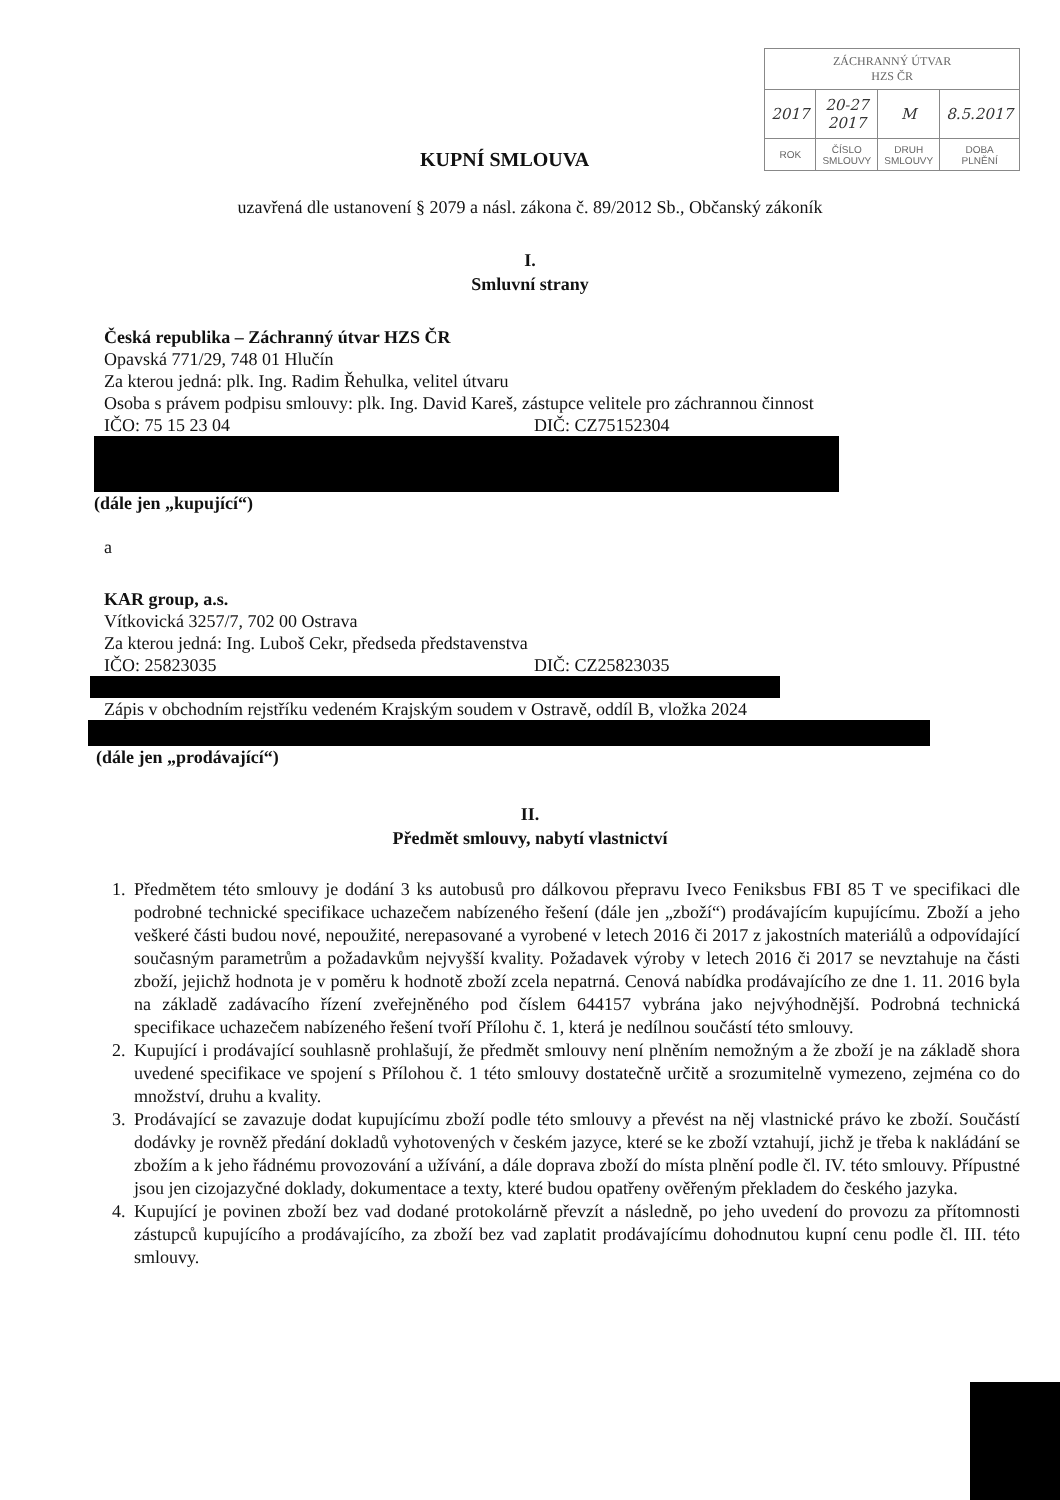KUPNÍ SMLOUVA
| ZÁCHRANNÝ ÚTVAR HZS ČR | | | |
| 2017 | 20-27 2017 | M | 8.5.2017 |
| ROK | ČÍSLO SMLOUVY | DRUH SMLOUVY | DOBA PLNĚNÍ |
uzavřená dle ustanovení § 2079 a násl. zákona č. 89/2012 Sb., Občanský zákoník
I.
Smluvní strany
Česká republika – Záchranný útvar HZS ČR
Opavská 771/29, 748 01 Hlučín
Za kterou jedná: plk. Ing. Radim Řehulka, velitel útvaru
Osoba s právem podpisu smlouvy: plk. Ing. David Kareš, zástupce velitele pro záchrannou činnost
IČO: 75 15 23 04 DIČ: CZ75152304
(dále jen „kupující“)
a
KAR group, a.s.
Vítkovická 3257/7, 702 00 Ostrava
Za kterou jedná: Ing. Luboš Cekr, předseda představenstva
IČO: 25823035 DIČ: CZ25823035
Zápis v obchodním rejstříku vedeném Krajským soudem v Ostravě, oddíl B, vložka 2024
(dále jen „prodávající“)
II.
Předmět smlouvy, nabytí vlastnictví
1. Předmětem této smlouvy je dodání 3 ks autobusů pro dálkovou přepravu Iveco Feniksbus FBI 85 T ve specifikaci dle podrobné technické specifikace uchazečem nabízeného řešení (dále jen „zboží“) prodávajícím kupujícímu. Zboží a jeho veškeré části budou nové, nepoužité, nerepasované a vyrobené v letech 2016 či 2017 z jakostních materiálů a odpovídající současným parametrům a požadavkům nejvyšší kvality. Požadavek výroby v letech 2016 či 2017 se nevztahuje na části zboží, jejichž hodnota je v poměru k hodnotě zboží zcela nepatrná. Cenová nabídka prodávajícího ze dne 1. 11. 2016 byla na základě zadávacího řízení zveřejněného pod číslem 644157 vybrána jako nejvýhodnější. Podrobná technická specifikace uchazečem nabízeného řešení tvoří Přílohu č. 1, která je nedílnou součástí této smlouvy.
2. Kupující i prodávající souhlasně prohlašují, že předmět smlouvy není plněním nemožným a že zboží je na základě shora uvedené specifikace ve spojení s Přílohou č. 1 této smlouvy dostatečně určitě a srozumitelně vymezeno, zejména co do množství, druhu a kvality.
3. Prodávající se zavazuje dodat kupujícímu zboží podle této smlouvy a převést na něj vlastnické právo ke zboží. Součástí dodávky je rovněž předání dokladů vyhotovených v českém jazyce, které se ke zboží vztahují, jichž je třeba k nakládání se zbožím a k jeho řádnému provozování a užívání, a dále doprava zboží do místa plnění podle čl. IV. této smlouvy. Přípustné jsou jen cizojazyčné doklady, dokumentace a texty, které budou opatřeny ověřeným překladem do českého jazyka.
4. Kupující je povinen zboží bez vad dodané protokolárně převzít a následně, po jeho uvedení do provozu za přítomnosti zástupců kupujícího a prodávajícího, za zboží bez vad zaplatit prodávajícímu dohodnutou kupní cenu podle čl. III. této smlouvy.